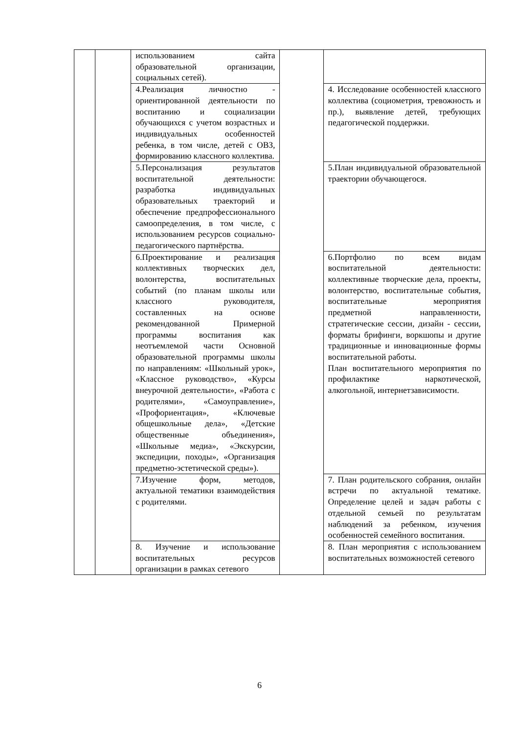| | | использованием сайта образовательной организации, социальных сетей). | | |
| | | 4.Реализация личностно - ориентированной деятельности по воспитанию и социализации обучающихся с учетом возрастных и индивидуальных особенностей ребенка, в том числе, детей с ОВЗ, формированию классного коллектива. | | 4. Исследование особенностей классного коллектива (социометрия, тревожность и пр.), выявление детей, требующих педагогической поддержки. |
| | | 5.Персонализация результатов воспитательной деятельности: разработка индивидуальных образовательных траекторий и обеспечение предпрофессионального самоопределения, в том числе, с использованием ресурсов социально-педагогического партнёрства. | | 5.План индивидуальной образовательной траектории обучающегося. |
| | | 6.Проектирование и реализация коллективных творческих дел, волонтерства, воспитательных событий (по планам школы или классного руководителя, составленных на основе рекомендованной Примерной программы воспитания как неотъемлемой части Основной образовательной программы школы по направлениям: «Школьный урок», «Классное руководство», «Курсы внеурочной деятельности», «Работа с родителями», «Самоуправление», «Профориентация», «Ключевые общешкольные дела», «Детские общественные объединения», «Школьные медиа», «Экскурсии, экспедиции, походы», «Организация предметно-эстетической среды»). | | 6.Портфолио по всем видам воспитательной деятельности: коллективные творческие дела, проекты, волонтерство, воспитательные события, воспитательные мероприятия предметной направленности, стратегические сессии, дизайн - сессии, форматы брифинги, воркшопы и другие традиционные и инновационные формы воспитательной работы. План воспитательного мероприятия по профилактике наркотической, алкогольной, интернетзависимости. |
| | | 7.Изучение форм, методов, актуальной тематики взаимодействия с родителями. | | 7. План родительского собрания, онлайн встречи по актуальной тематике. Определение целей и задач работы с отдельной семьей по результатам наблюдений за ребенком, изучения особенностей семейного воспитания. |
| | | 8. Изучение и использование воспитательных ресурсов организации в рамках сетевого | | 8. План мероприятия с использованием воспитательных возможностей сетевого |
6